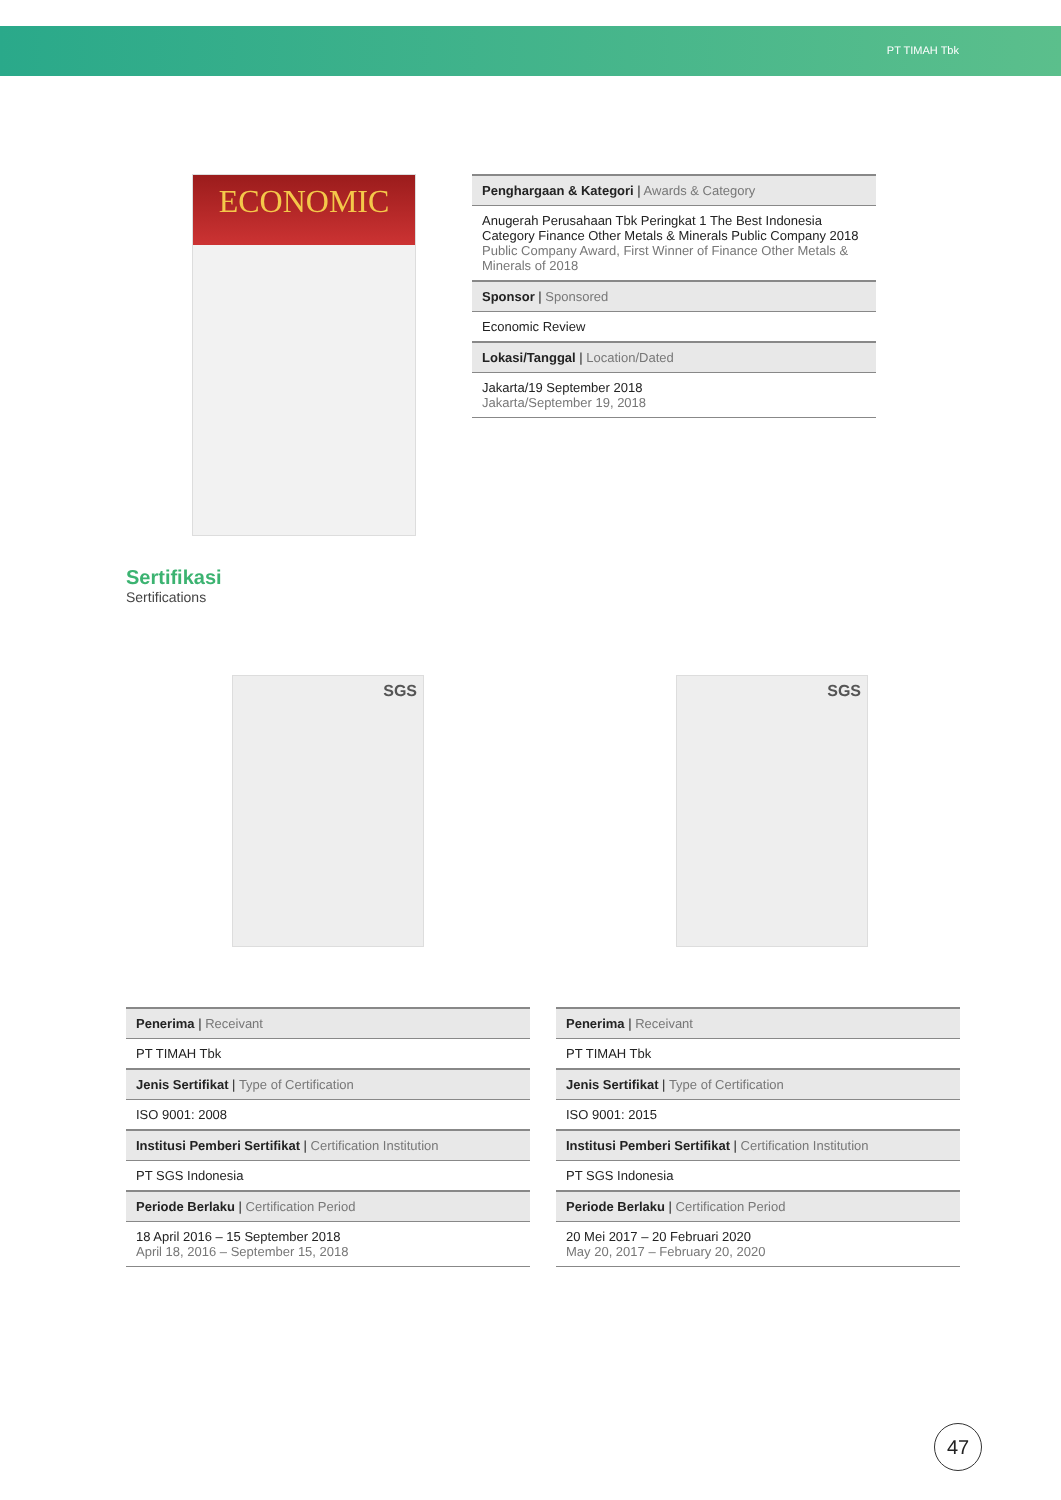PT TIMAH Tbk
ECONOMIC
| Penghargaan & Kategori / Awards & Category |
| Anugerah Perusahaan Tbk Peringkat 1 The Best Indonesia Category Finance Other Metals & Minerals Public Company 2018 Public Company Award, First Winner of Finance Other Metals & Minerals of 2018 |
| Sponsor / Sponsored |
| Economic Review |
| Lokasi/Tanggal / Location/Dated |
| Jakarta/19 September 2018 Jakarta/September 19, 2018 |
Sertifikasi
Sertifications
SGS
| Penerima / Receivant |
| PT TIMAH Tbk |
| Jenis Sertifikat / Type of Certification |
| ISO 9001: 2008 |
| Institusi Pemberi Sertifikat / Certification Institution |
| PT SGS Indonesia |
| Periode Berlaku / Certification Period |
| 18 April 2016 – 15 September 2018 April 18, 2016 – September 15, 2018 |
SGS
| Penerima / Receivant |
| PT TIMAH Tbk |
| Jenis Sertifikat / Type of Certification |
| ISO 9001: 2015 |
| Institusi Pemberi Sertifikat / Certification Institution |
| PT SGS Indonesia |
| Periode Berlaku / Certification Period |
| 20 Mei 2017 – 20 Februari 2020 May 20, 2017 – February 20, 2020 |
47